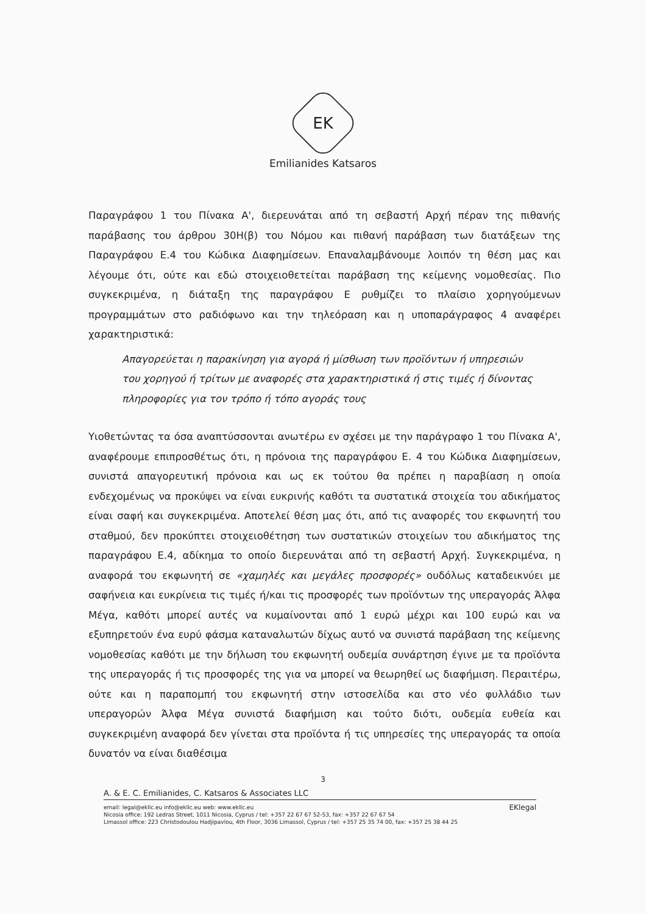EK
Emilianides Katsaros
Παραγράφου 1 του Πίνακα Α', διερευνάται από τη σεβαστή Αρχή πέραν της πιθανής παράβασης του άρθρου 30Η(β) του Νόμου και πιθανή παράβαση των διατάξεων της Παραγράφου Ε.4 του Κώδικα Διαφημίσεων. Επαναλαμβάνουμε λοιπόν τη θέση μας και λέγουμε ότι, ούτε και εδώ στοιχειοθετείται παράβαση της κείμενης νομοθεσίας. Πιο συγκεκριμένα, η διάταξη της παραγράφου Ε ρυθμίζει το πλαίσιο χορηγούμενων προγραμμάτων στο ραδιόφωνο και την τηλεόραση και η υποπαράγραφος 4 αναφέρει χαρακτηριστικά:
Απαγορεύεται η παρακίνηση για αγορά ή μίσθωση των προϊόντων ή υπηρεσιών του χορηγού ή τρίτων με αναφορές στα χαρακτηριστικά ή στις τιμές ή δίνοντας πληροφορίες για τον τρόπο ή τόπο αγοράς τους
Υιοθετώντας τα όσα αναπτύσσονται ανωτέρω εν σχέσει με την παράγραφο 1 του Πίνακα Α', αναφέρουμε επιπροσθέτως ότι, η πρόνοια της παραγράφου Ε. 4 του Κώδικα Διαφημίσεων, συνιστά απαγορευτική πρόνοια και ως εκ τούτου θα πρέπει η παραβίαση η οποία ενδεχομένως να προκύψει να είναι ευκρινής καθότι τα συστατικά στοιχεία του αδικήματος είναι σαφή και συγκεκριμένα. Αποτελεί θέση μας ότι, από τις αναφορές του εκφωνητή του σταθμού, δεν προκύπτει στοιχειοθέτηση των συστατικών στοιχείων του αδικήματος της παραγράφου Ε.4, αδίκημα το οποίο διερευνάται από τη σεβαστή Αρχή. Συγκεκριμένα, η αναφορά του εκφωνητή σε «χαμηλές και μεγάλες προσφορές» ουδόλως καταδεικνύει με σαφήνεια και ευκρίνεια τις τιμές ή/και τις προσφορές των προϊόντων της υπεραγοράς Άλφα Μέγα, καθότι μπορεί αυτές να κυμαίνονται από 1 ευρώ μέχρι και 100 ευρώ και να εξυπηρετούν ένα ευρύ φάσμα καταναλωτών δίχως αυτό να συνιστά παράβαση της κείμενης νομοθεσίας καθότι με την δήλωση του εκφωνητή ουδεμία συνάρτηση έγινε με τα προϊόντα της υπεραγοράς ή τις προσφορές της για να μπορεί να θεωρηθεί ως διαφήμιση. Περαιτέρω, ούτε και η παραπομπή του εκφωνητή στην ιστοσελίδα και στο νέο φυλλάδιο των υπεραγορών Άλφα Μέγα συνιστά διαφήμιση και τούτο διότι, ουδεμία ευθεία και συγκεκριμένη αναφορά δεν γίνεται στα προϊόντα ή τις υπηρεσίες της υπεραγοράς τα οποία δυνατόν να είναι διαθέσιμα
3
A. & E. C. Emilianides, C. Katsaros & Associates LLC
EKlegal email: legal@ekllc.eu info@ekllc.eu web: www.ekllc.eu
Nicosia office: 192 Ledras Street, 1011 Nicosia, Cyprus / tel: +357 22 67 67 52-53, fax: +357 22 67 67 54
Limassol office: 223 Christodoulou Hadjipavlou, 4th Floor, 3036 Limassol, Cyprus / tel: +357 25 35 74 00, fax: +357 25 38 44 25